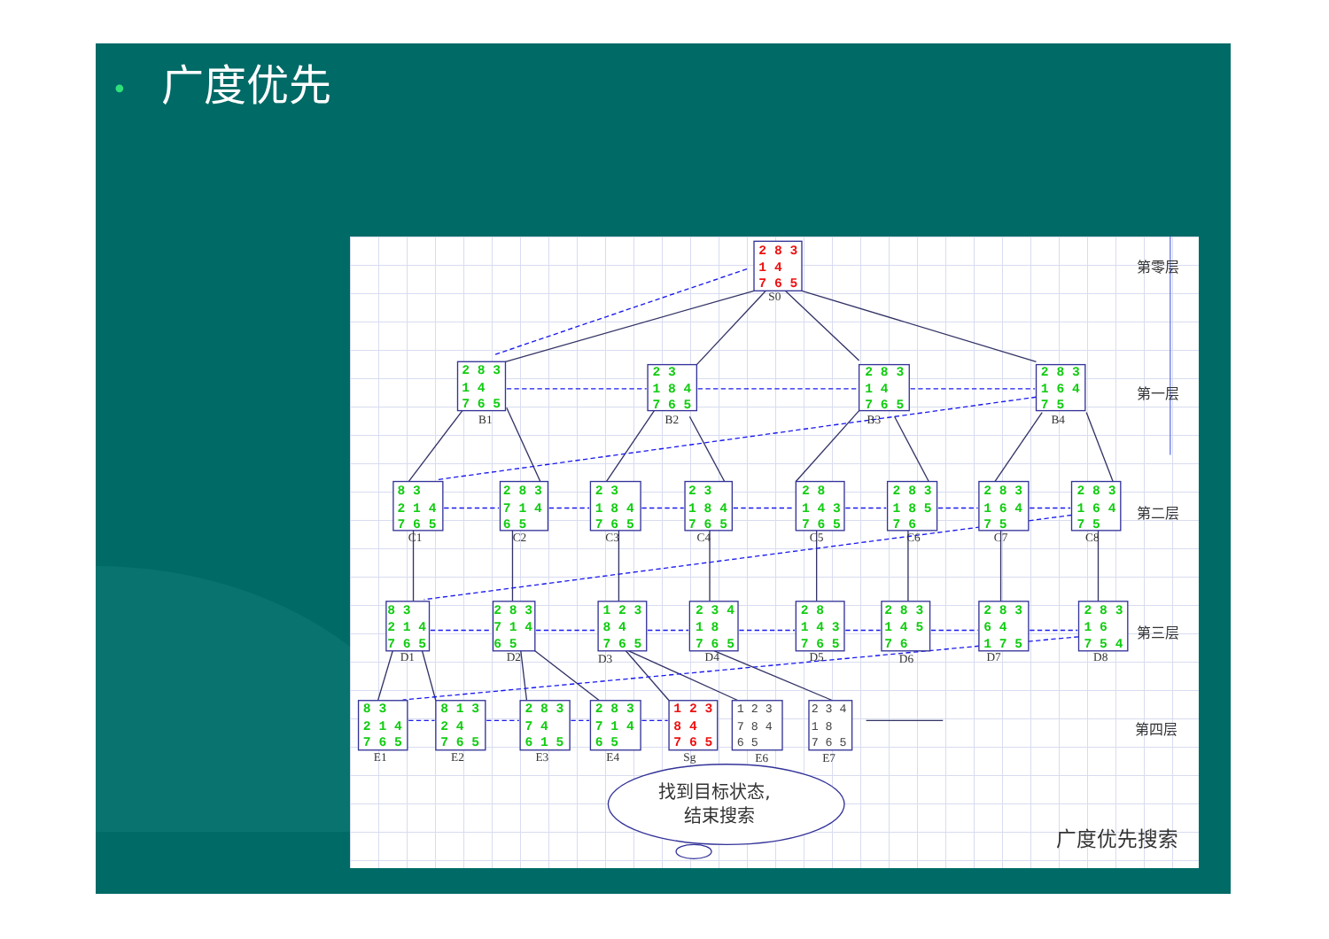• 广度优先
2 8 3
1 4
7 6 5
2 8 3
1 4
7 6 5
2 3
1 8 4
7 6 5
2 8 3
1 4
7 6 5
2 8 3
1 6 4
7 5
8 3
2 1 4
7 6 5
2 8 3
7 1 4
6 5
2 3
1 8 4
7 6 5
2 3
1 8 4
7 6 5
2 8
1 4 3
7 6 5
2 8 3
1 8 5
7 6
2 8 3
1 6 4
7 5
2 8 3
1 6 4
7 5
8 3
2 1 4
7 6 5
2 8 3
7 1 4
6 5
1 2 3
8 4
7 6 5
2 3 4
1 8
7 6 5
2 8
1 4 3
7 6 5
2 8 3
1 4 5
7 6
2 8 3
6 4
1 7 5
2 8 3
1 6
7 5 4
8 3
2 1 4
7 6 5
8 1 3
2 4
7 6 5
2 8 3
7 4
6 1 5
2 8 3
7 1 4
6 5
1 2 3
8 4
7 6 5
1 2 3
7 8 4
6 5
2 3 4
1 8
7 6 5
S0
B1
B2
B3
B4
C1
C2
C3
C4
C5
C6
C7
C8
D1
D2
D3
D4
D5
D6
D7
D8
E1
E2
E3
E4
Sg
E6
E7
第零层
第一层
第二层
第三层
第四层
广度优先搜索
找到目标状态,
结束搜索